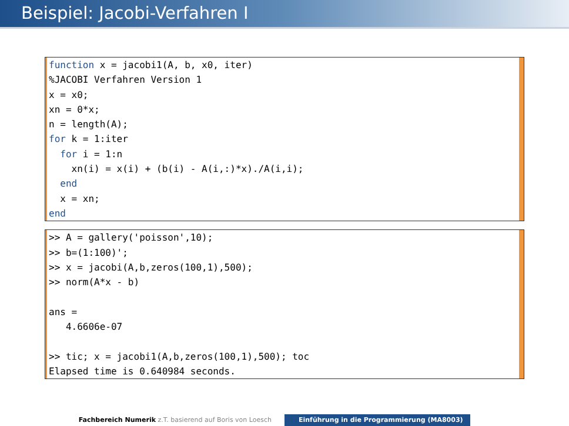Beispiel: Jacobi-Verfahren I
function x = jacobi1(A, b, x0, iter)
%JACOBI Verfahren Version 1
x = x0;
xn = 0*x;
n = length(A);
for k = 1:iter
  for i = 1:n
    xn(i) = x(i) + (b(i) - A(i,:)*x)./A(i,i);
  end
  x = xn;
end
>> A = gallery('poisson',10);
>> b=(1:100)';
>> x = jacobi(A,b,zeros(100,1),500);
>> norm(A*x - b)

ans =
   4.6606e-07

>> tic; x = jacobi1(A,b,zeros(100,1),500); toc
Elapsed time is 0.640984 seconds.
Fachbereich Numerik z.T. basierend auf Boris von Loesch Einführung in die Programmierung (MA8003)